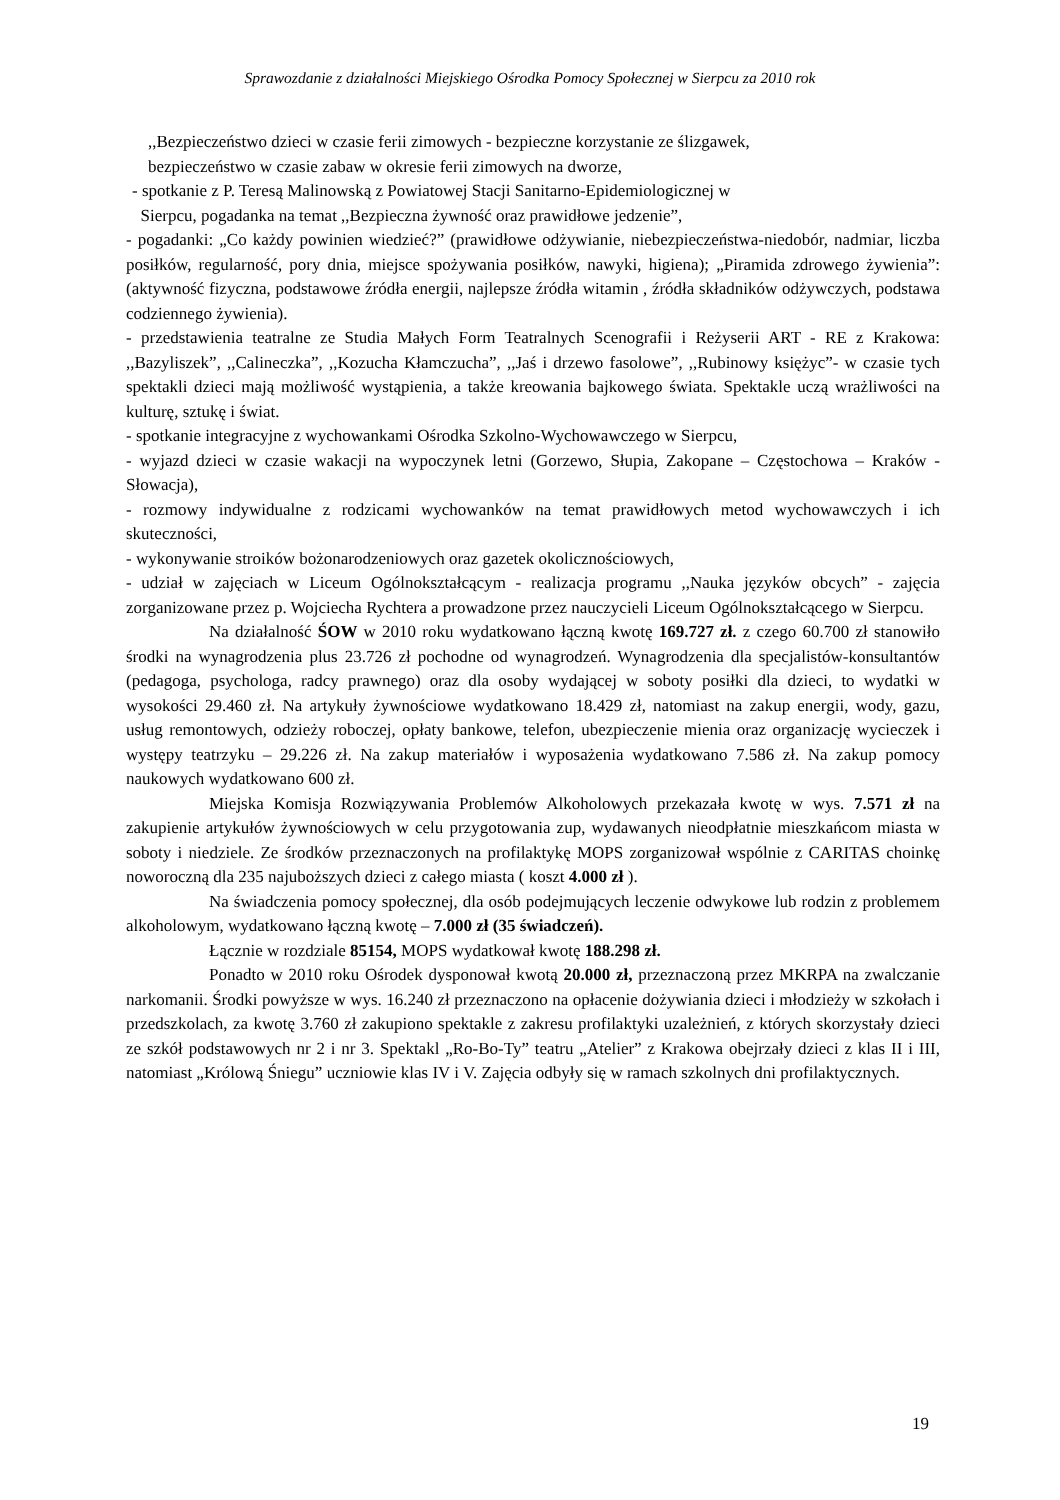Sprawozdanie z działalności Miejskiego Ośrodka Pomocy Społecznej w Sierpcu za 2010 rok
,,Bezpieczeństwo dzieci w czasie ferii zimowych - bezpieczne korzystanie ze ślizgawek,
bezpieczeństwo w czasie zabaw w okresie ferii zimowych na dworze,
- spotkanie z P. Teresą Malinowską z Powiatowej Stacji Sanitarno-Epidemiologicznej w
Sierpcu, pogadanka na temat ,,Bezpieczna żywność oraz prawidłowe jedzenie”,
- pogadanki: „Co każdy powinien wiedzieć?” (prawidłowe odżywianie, niebezpieczeństwa-niedobór, nadmiar, liczba posiłków, regularność, pory dnia, miejsce spożywania posiłków, nawyki, higiena); „Piramida zdrowego żywienia”: (aktywność fizyczna, podstawowe źródła energii, najlepsze źródła witamin , źródła składników odżywczych, podstawa codziennego żywienia).
- przedstawienia teatralne ze Studia Małych Form Teatralnych Scenografii i Reżyserii ART - RE z Krakowa: ,,Bazyliszek”, ,,Calineczka”, ,,Kozucha Kłamczucha”, ,,Jaś i drzewo fasolowe”, ,,Rubinowy księżyc”- w czasie tych spektakli dzieci mają możliwość wystąpienia, a także kreowania bajkowego świata. Spektakle uczą wrażliwości na kulturę, sztukę i świat.
- spotkanie integracyjne z wychowankami Ośrodka Szkolno-Wychowawczego w Sierpcu,
- wyjazd dzieci w czasie wakacji na wypoczynek letni (Gorzewo, Słupia, Zakopane – Częstochowa – Kraków - Słowacja),
- rozmowy indywidualne z rodzicami wychowanków na temat prawidłowych metod wychowawczych i ich skuteczności,
- wykonywanie stroików bożonarodzeniowych oraz gazetek okolicznościowych,
- udział w zajęciach w Liceum Ogólnokształcącym - realizacja programu ,,Nauka języków obcych” - zajęcia zorganizowane przez p. Wojciecha Rychtera a prowadzone przez nauczycieli Liceum Ogólnokształcącego w Sierpcu.
Na działalność ŚOW w 2010 roku wydatkowano łączną kwotę 169.727 zł. z czego 60.700 zł stanowiło środki na wynagrodzenia plus 23.726 zł pochodne od wynagrodzeń. Wynagrodzenia dla specjalistów-konsultantów (pedagoga, psychologa, radcy prawnego) oraz dla osoby wydającej w soboty posiłki dla dzieci, to wydatki w wysokości 29.460 zł. Na artykuły żywnościowe wydatkowano 18.429 zł, natomiast na zakup energii, wody, gazu, usług remontowych, odzieży roboczej, opłaty bankowe, telefon, ubezpieczenie mienia oraz organizację wycieczek i występy teatrzyku – 29.226 zł. Na zakup materiałów i wyposażenia wydatkowano 7.586 zł. Na zakup pomocy naukowych wydatkowano 600 zł.
Miejska Komisja Rozwiązywania Problemów Alkoholowych przekazała kwotę w wys. 7.571 zł na zakupienie artykułów żywnościowych w celu przygotowania zup, wydawanych nieodpłatnie mieszkańcom miasta w soboty i niedziele. Ze środków przeznaczonych na profilaktykę MOPS zorganizował wspólnie z CARITAS choinkę noworoczną dla 235 najuboższych dzieci z całego miasta ( koszt 4.000 zł ).
Na świadczenia pomocy społecznej, dla osób podejmujących leczenie odwykowe lub rodzin z problemem alkoholowym, wydatkowano łączną kwotę – 7.000 zł (35 świadczeń).
Łącznie w rozdziale 85154, MOPS wydatkował kwotę 188.298 zł.
Ponadto w 2010 roku Ośrodek dysponował kwotą 20.000 zł, przeznaczoną przez MKRPA na zwalczanie narkomanii. Środki powyższe w wys. 16.240 zł przeznaczono na opłacenie dożywiania dzieci i młodzieży w szkołach i przedszkolach, za kwotę 3.760 zł zakupiono spektakle z zakresu profilaktyki uzależnień, z których skorzystały dzieci ze szkół podstawowych nr 2 i nr 3. Spektakl „Ro-Bo-Ty” teatru „Atelier” z Krakowa obejrzały dzieci z klas II i III, natomiast „Królową Śniegu” uczniowie klas IV i V. Zajęcia odbyły się w ramach szkolnych dni profilaktycznych.
19